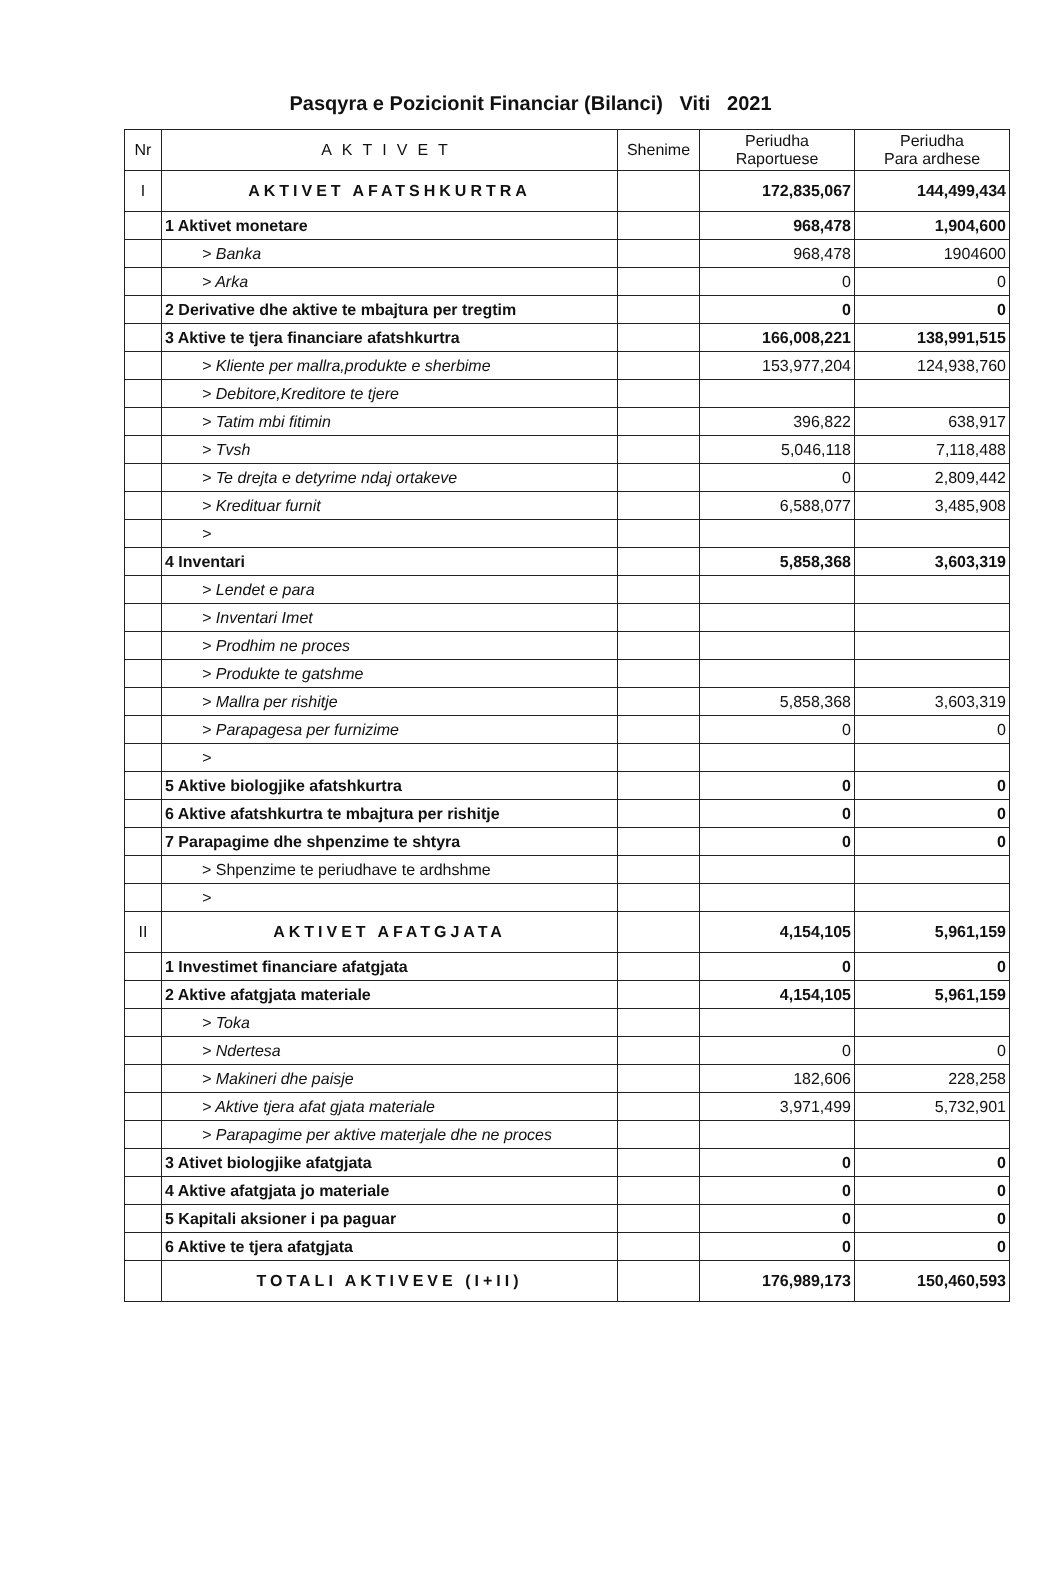Pasqyra e Pozicionit Financiar (Bilanci) Viti 2021
| Nr | AKTIVET | Shenime | Periudha Raportuese | Periudha Para ardhese |
| --- | --- | --- | --- | --- |
| I | AKTIVET AFATSHKURTRA | | 172,835,067 | 144,499,434 |
| | 1 Aktivet monetare | | 968,478 | 1,904,600 |
| | > Banka | | 968,478 | 1904600 |
| | > Arka | | 0 | 0 |
| | 2 Derivative dhe aktive te mbajtura per tregtim | | 0 | 0 |
| | 3 Aktive te tjera financiare afatshkurtra | | 166,008,221 | 138,991,515 |
| | > Kliente per mallra,produkte e sherbime | | 153,977,204 | 124,938,760 |
| | > Debitore,Kreditore te tjere | | | |
| | > Tatim mbi fitimin | | 396,822 | 638,917 |
| | > Tvsh | | 5,046,118 | 7,118,488 |
| | > Te drejta e detyrime ndaj ortakeve | | 0 | 2,809,442 |
| | > Kredituar furnit | | 6,588,077 | 3,485,908 |
| | > | | | |
| | 4 Inventari | | 5,858,368 | 3,603,319 |
| | > Lendet e para | | | |
| | > Inventari Imet | | | |
| | > Prodhim ne proces | | | |
| | > Produkte te gatshme | | | |
| | > Mallra per rishitje | | 5,858,368 | 3,603,319 |
| | > Parapagesa per furnizime | | 0 | 0 |
| | > | | | |
| | 5 Aktive biologjike afatshkurtra | | 0 | 0 |
| | 6 Aktive afatshkurtra te mbajtura per rishitje | | 0 | 0 |
| | 7 Parapagime dhe shpenzime te shtyra | | 0 | 0 |
| | > Shpenzime te periudhave te ardhshme | | | |
| | > | | | |
| II | AKTIVET AFATGJATA | | 4,154,105 | 5,961,159 |
| | 1 Investimet financiare afatgjata | | 0 | 0 |
| | 2 Aktive afatgjata materiale | | 4,154,105 | 5,961,159 |
| | > Toka | | | |
| | > Ndertesa | | 0 | 0 |
| | > Makineri dhe paisje | | 182,606 | 228,258 |
| | > Aktive tjera afat gjata materiale | | 3,971,499 | 5,732,901 |
| | > Parapagime per aktive materjale dhe ne proces | | | |
| | 3 Ativet biologjike afatgjata | | 0 | 0 |
| | 4 Aktive afatgjata jo materiale | | 0 | 0 |
| | 5 Kapitali aksioner i pa paguar | | 0 | 0 |
| | 6 Aktive te tjera afatgjata | | 0 | 0 |
| | TOTALI AKTIVEVE (I+II) | | 176,989,173 | 150,460,593 |